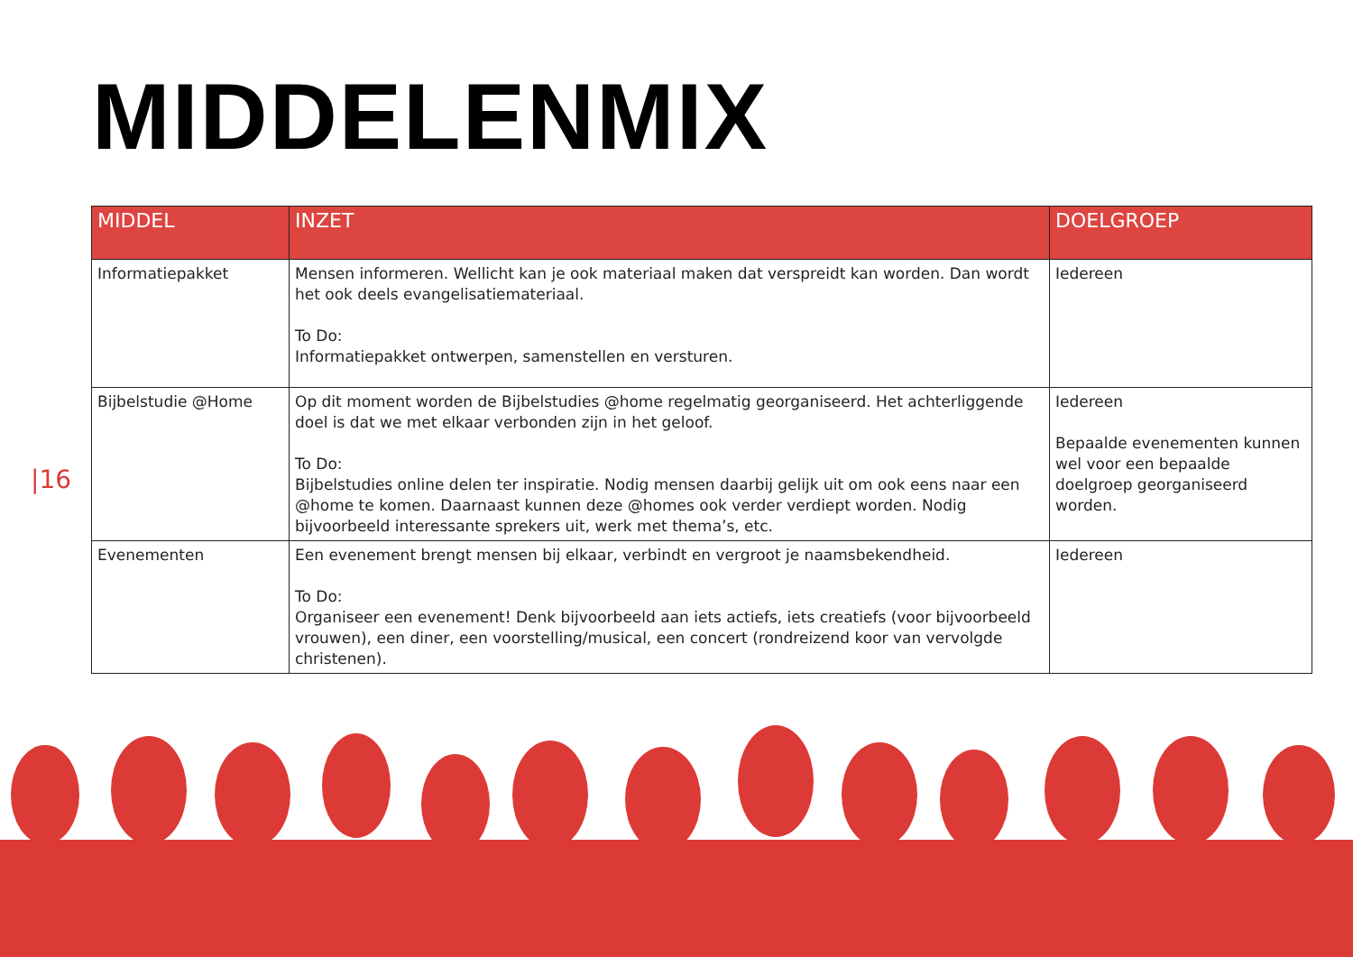MIDDELENMIX
|16
| MIDDEL | INZET | DOELGROEP |
| --- | --- | --- |
| Informatiepakket | Mensen informeren. Wellicht kan je ook materiaal maken dat verspreidt kan worden. Dan wordt het ook deels evangelisatiemateriaal. To Do: Informatiepakket ontwerpen, samenstellen en versturen. | Iedereen |
| Bijbelstudie @Home | Op dit moment worden de Bijbelstudies @home regelmatig georganiseerd. Het achterliggende doel is dat we met elkaar verbonden zijn in het geloof. To Do: Bijbelstudies online delen ter inspiratie. Nodig mensen daarbij gelijk uit om ook eens naar een @home te komen. Daarnaast kunnen deze @homes ook verder verdiept worden. Nodig bijvoorbeeld interessante sprekers uit, werk met thema’s, etc. | Iedereen Bepaalde evenementen kunnen wel voor een bepaalde doelgroep georganiseerd worden. |
| Evenementen | Een evenement brengt mensen bij elkaar, verbindt en vergroot je naamsbekendheid. To Do: Organiseer een evenement! Denk bijvoorbeeld aan iets actiefs, iets creatiefs (voor bijvoorbeeld vrouwen), een diner, een voorstelling/musical, een concert (rondreizend koor van vervolgde christenen). | Iedereen |